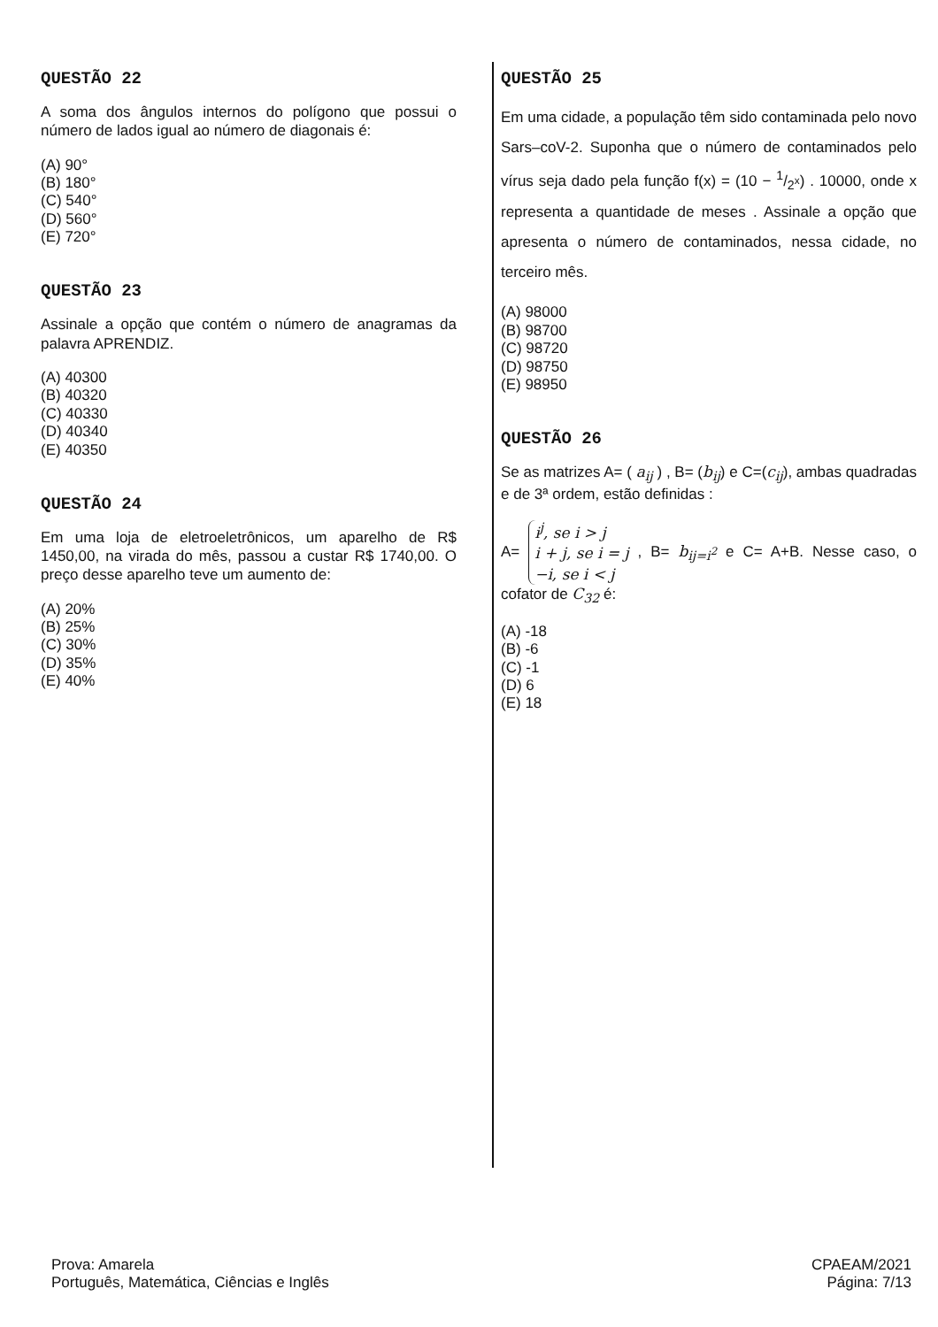QUESTÃO 22
A soma dos ângulos internos do polígono que possui o número de lados igual ao número de diagonais é:
(A) 90°
(B) 180°
(C) 540°
(D) 560°
(E) 720°
QUESTÃO 23
Assinale a opção que contém o número de anagramas da palavra APRENDIZ.
(A) 40300
(B) 40320
(C) 40330
(D) 40340
(E) 40350
QUESTÃO 24
Em uma loja de eletroeletrônicos, um aparelho de R$ 1450,00, na virada do mês, passou a custar R$ 1740,00. O preço desse aparelho teve um aumento de:
(A) 20%
(B) 25%
(C) 30%
(D) 35%
(E) 40%
QUESTÃO 25
Em uma cidade, a população têm sido contaminada pelo novo Sars–coV-2. Suponha que o número de contaminados pelo vírus seja dado pela função f(x) = (10 − 1/2<sup>x</sup>) . 10000, onde x representa a quantidade de meses . Assinale a opção que apresenta o número de contaminados, nessa cidade, no terceiro mês.
(A) 98000
(B) 98700
(C) 98720
(D) 98750
(E) 98950
QUESTÃO 26
Se as matrizes A= ( a<sub>ij</sub> ) , B= (b<sub>ij</sub>) e C=(c<sub>ij</sub>), ambas quadradas e de 3ª ordem, estão definidas :
A= i<sup>j</sup>, se i > j
i + j, se i = j
−i, se i < j , B= b<sub>ij=i<sup>2</sup></sub> e C= A+B. Nesse caso, o cofator de C<sub>32</sub> é:
(A) -18
(B) -6
(C) -1
(D) 6
(E) 18
Prova: Amarela
Português, Matemática, Ciências e Inglês
CPAEAM/2021
Página: 7/13